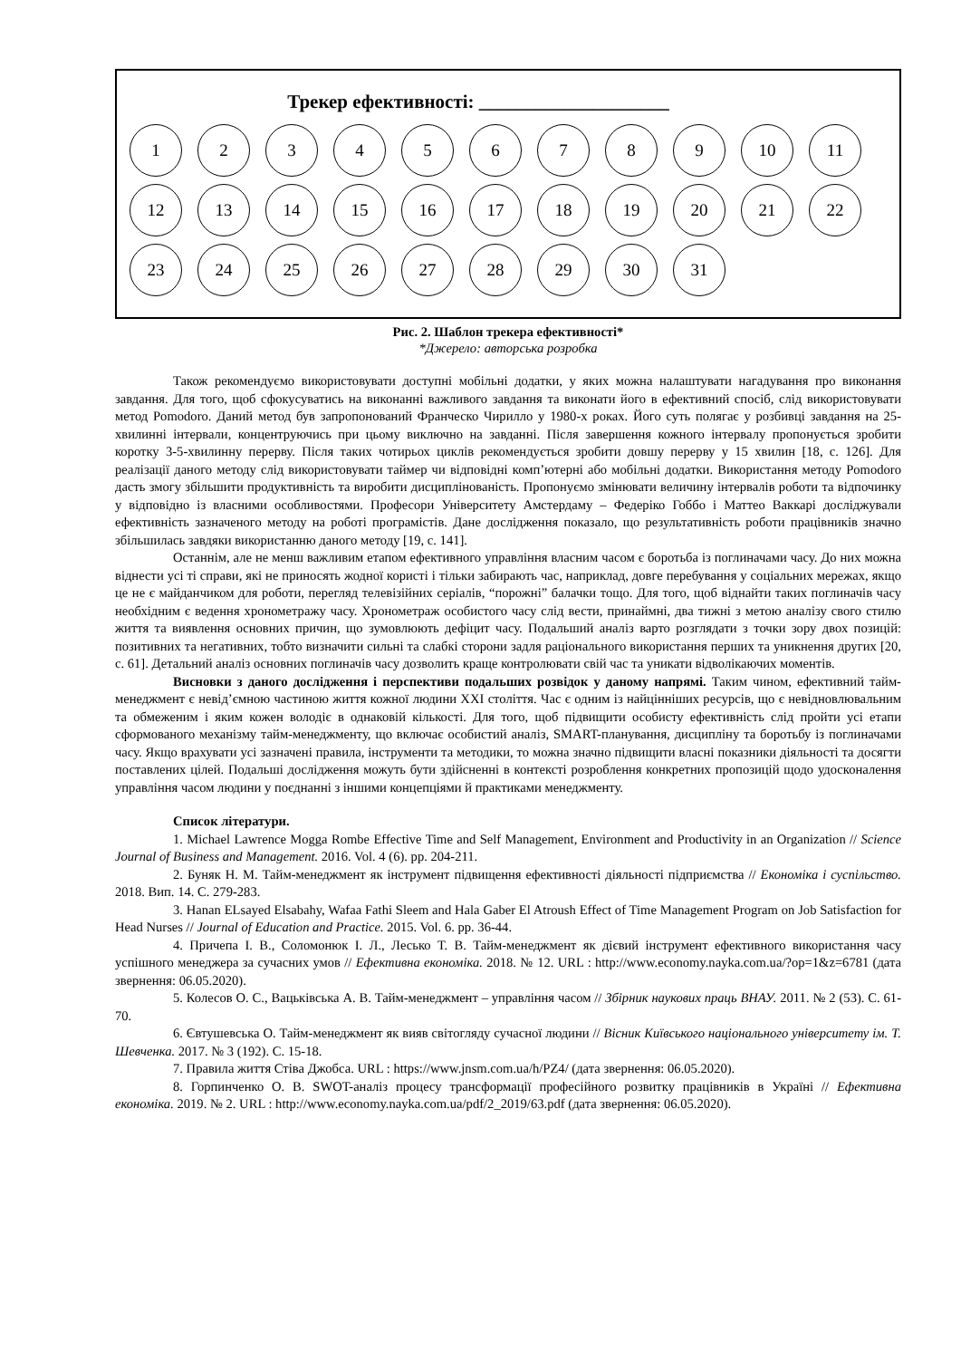Трекер ефективності: ____________________
1 2 3 4 5 6 7 8 9 10 11
12 13 14 15 16 17 18 19 20 21 22
23 24 25 26 27 28 29 30 31
Рис. 2. Шаблон трекера ефективності*
*Джерело: авторська розробка
Також рекомендуємо використовувати доступні мобільні додатки, у яких можна налаштувати нагадування про виконання завдання. Для того, щоб сфокусуватись на виконанні важливого завдання та виконати його в ефективний спосіб, слід використовувати метод Pomodoro. Даний метод був запропонований Франческо Чирилло у 1980-х роках. Його суть полягає у розбивці завдання на 25-хвилинні інтервали, концентруючись при цьому виключно на завданні. Після завершення кожного інтервалу пропонується зробити коротку 3-5-хвилинну перерву. Після таких чотирьох циклів рекомендується зробити довшу перерву у 15 хвилин [18, с. 126]. Для реалізації даного методу слід використовувати таймер чи відповідні комп’ютерні або мобільні додатки. Використання методу Pomodoro дасть змогу збільшити продуктивність та виробити дисциплінованість. Пропонуємо змінювати величину інтервалів роботи та відпочинку у відповідно із власними особливостями. Професори Університету Амстердаму – Федеріко Гоббо і Маттео Ваккарі досліджували ефективність зазначеного методу на роботі програмістів. Дане дослідження показало, що результативність роботи працівників значно збільшилась завдяки використанню даного методу [19, с. 141].
Останнім, але не менш важливим етапом ефективного управління власним часом є боротьба із поглиначами часу. До них можна віднести усі ті справи, які не приносять жодної користі і тільки забирають час, наприклад, довге перебування у соціальних мережах, якщо це не є майданчиком для роботи, перегляд телевізійних серіалів, “порожні” балачки тощо. Для того, щоб віднайти таких поглиначів часу необхідним є ведення хронометражу часу. Хронометраж особистого часу слід вести, принаймні, два тижні з метою аналізу свого стилю життя та виявлення основних причин, що зумовлюють дефіцит часу. Подальший аналіз варто розглядати з точки зору двох позицій: позитивних та негативних, тобто визначити сильні та слабкі сторони задля раціонального використання перших та уникнення других [20, с. 61]. Детальний аналіз основних поглиначів часу дозволить краще контролювати свій час та уникати відволікаючих моментів.
Висновки з даного дослідження і перспективи подальших розвідок у даному напрямі. Таким чином, ефективний тайм-менеджмент є невід’ємною частиною життя кожної людини XXI століття. Час є одним із найцінніших ресурсів, що є невідновлювальним та обмеженим і яким кожен володіє в однаковій кількості. Для того, щоб підвищити особисту ефективність слід пройти усі етапи сформованого механізму тайм-менеджменту, що включає особистий аналіз, SMART-планування, дисципліну та боротьбу із поглиначами часу. Якщо врахувати усі зазначені правила, інструменти та методики, то можна значно підвищити власні показники діяльності та досягти поставлених цілей. Подальші дослідження можуть бути здійсненні в контексті розроблення конкретних пропозицій щодо удосконалення управління часом людини у поєднанні з іншими концепціями й практиками менеджменту.
Список літератури.
1. Michael Lawrence Mogga Rombe Effective Time and Self Management, Environment and Productivity in an Organization // Science Journal of Business and Management. 2016. Vol. 4 (6). pp. 204-211.
2. Буняк Н. М. Тайм-менеджмент як інструмент підвищення ефективності діяльності підприємства // Економіка і суспільство. 2018. Вип. 14. С. 279-283.
3. Hanan ELsayed Elsabahy, Wafaa Fathi Sleem and Hala Gaber El Atroush Effect of Time Management Program on Job Satisfaction for Head Nurses // Journal of Education and Practice. 2015. Vol. 6. pp. 36-44.
4. Причепа І. В., Соломонюк І. Л., Лесько Т. В. Тайм-менеджмент як дієвий інструмент ефективного використання часу успішного менеджера за сучасних умов // Ефективна економіка. 2018. № 12. URL : http://www.economy.nayka.com.ua/?op=1&z=6781 (дата звернення: 06.05.2020).
5. Колесов О. С., Вацьківська А. В. Тайм-менеджмент – управління часом // Збірник наукових праць ВНАУ. 2011. № 2 (53). С. 61-70.
6. Євтушевська О. Тайм-менеджмент як вияв світогляду сучасної людини // Вісник Київського національного університету ім. Т. Шевченка. 2017. № 3 (192). С. 15-18.
7. Правила життя Стіва Джобса. URL : https://www.jnsm.com.ua/h/PZ4/ (дата звернення: 06.05.2020).
8. Горпинченко О. В. SWOT-аналіз процесу трансформації професійного розвитку працівників в Україні // Ефективна економіка. 2019. № 2. URL : http://www.economy.nayka.com.ua/pdf/2_2019/63.pdf (дата звернення: 06.05.2020).